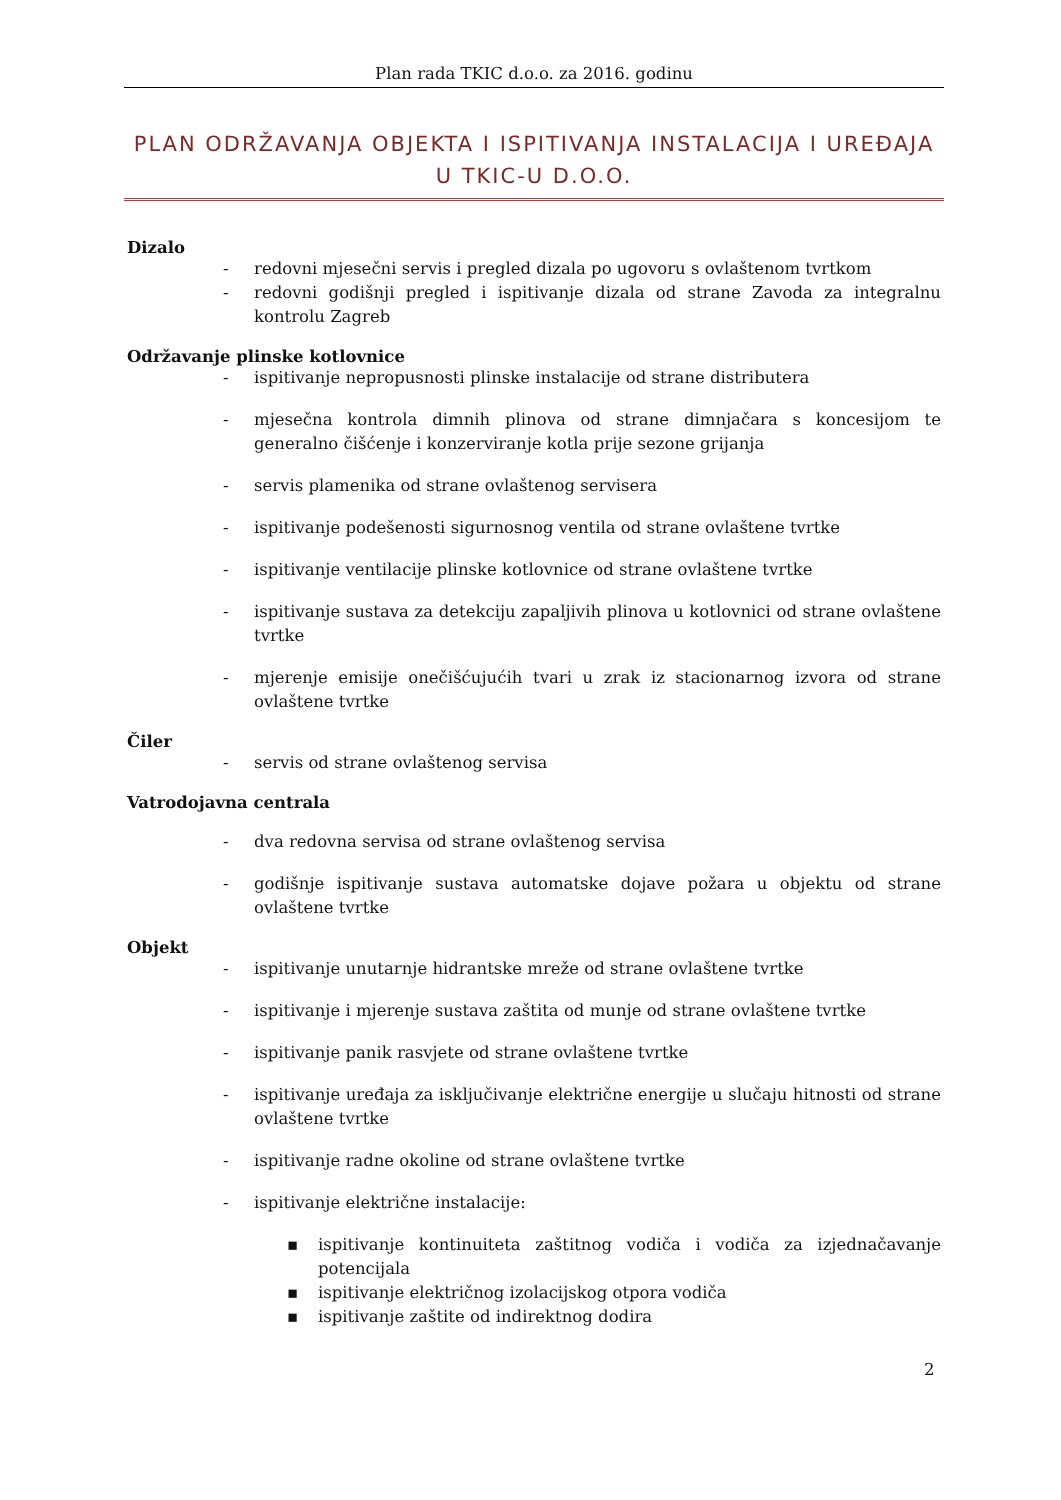Plan rada TKIC d.o.o. za 2016. godinu
PLAN ODRŽAVANJA OBJEKTA I ISPITIVANJA INSTALACIJA I UREĐAJA U TKIC-U D.O.O.
Dizalo
- redovni mjesečni servis i pregled dizala po ugovoru s ovlaštenom tvrtkom
- redovni godišnji pregled i ispitivanje dizala od strane Zavoda za integralnu kontrolu Zagreb
Održavanje plinske kotlovnice
- ispitivanje nepropusnosti plinske instalacije od strane distributera
- mjesečna kontrola dimnih plinova od strane dimnjačara s koncesijom te generalno čišćenje i konzerviranje kotla prije sezone grijanja
- servis plamenika od strane ovlaštenog servisera
- ispitivanje podešenosti sigurnosnog ventila od strane ovlaštene tvrtke
- ispitivanje ventilacije plinske kotlovnice od strane ovlaštene tvrtke
- ispitivanje sustava za detekciju zapaljivih plinova u kotlovnici od strane ovlaštene tvrtke
- mjerenje emisije onečišćujućih tvari u zrak iz stacionarnog izvora od strane ovlaštene tvrtke
Čiler
- servis od strane ovlaštenog servisa
Vatrodojavna centrala
- dva redovna servisa od strane ovlaštenog servisa
- godišnje ispitivanje sustava automatske dojave požara u objektu od strane ovlaštene tvrtke
Objekt
- ispitivanje unutarnje hidrantske mreže od strane ovlaštene tvrtke
- ispitivanje i mjerenje sustava zaštita od munje od strane ovlaštene tvrtke
- ispitivanje panik rasvjete od strane ovlaštene tvrtke
- ispitivanje uređaja za isključivanje električne energije u slučaju hitnosti od strane ovlaštene tvrtke
- ispitivanje radne okoline od strane ovlaštene tvrtke
- ispitivanje električne instalacije:
▪ ispitivanje kontinuiteta zaštitnog vodiča i vodiča za izjednačavanje potencijala
▪ ispitivanje električnog izolacijskog otpora vodiča
▪ ispitivanje zaštite od indirektnog dodira
2